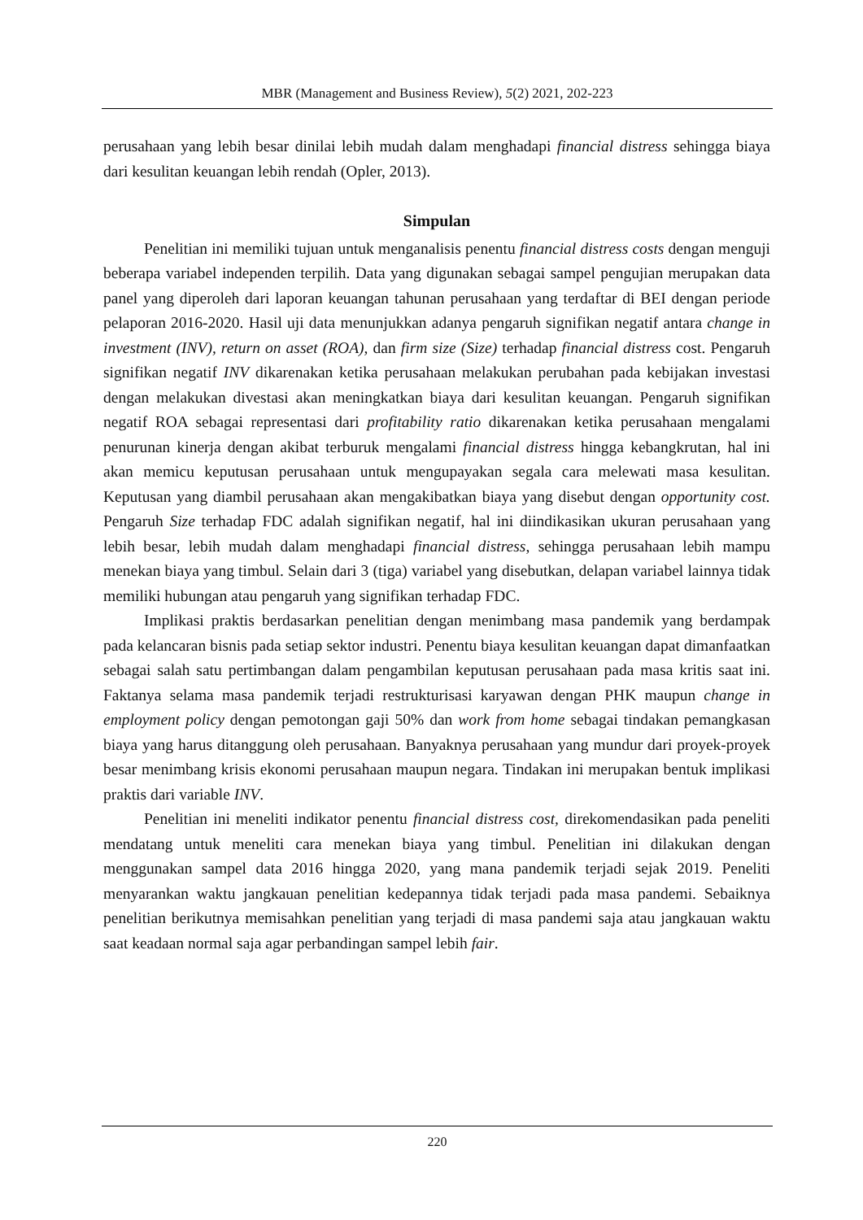MBR (Management and Business Review), 5(2) 2021, 202-223
perusahaan yang lebih besar dinilai lebih mudah dalam menghadapi financial distress sehingga biaya dari kesulitan keuangan lebih rendah (Opler, 2013).
Simpulan
Penelitian ini memiliki tujuan untuk menganalisis penentu financial distress costs dengan menguji beberapa variabel independen terpilih. Data yang digunakan sebagai sampel pengujian merupakan data panel yang diperoleh dari laporan keuangan tahunan perusahaan yang terdaftar di BEI dengan periode pelaporan 2016-2020. Hasil uji data menunjukkan adanya pengaruh signifikan negatif antara change in investment (INV), return on asset (ROA), dan firm size (Size) terhadap financial distress cost. Pengaruh signifikan negatif INV dikarenakan ketika perusahaan melakukan perubahan pada kebijakan investasi dengan melakukan divestasi akan meningkatkan biaya dari kesulitan keuangan. Pengaruh signifikan negatif ROA sebagai representasi dari profitability ratio dikarenakan ketika perusahaan mengalami penurunan kinerja dengan akibat terburuk mengalami financial distress hingga kebangkrutan, hal ini akan memicu keputusan perusahaan untuk mengupayakan segala cara melewati masa kesulitan. Keputusan yang diambil perusahaan akan mengakibatkan biaya yang disebut dengan opportunity cost. Pengaruh Size terhadap FDC adalah signifikan negatif, hal ini diindikasikan ukuran perusahaan yang lebih besar, lebih mudah dalam menghadapi financial distress, sehingga perusahaan lebih mampu menekan biaya yang timbul. Selain dari 3 (tiga) variabel yang disebutkan, delapan variabel lainnya tidak memiliki hubungan atau pengaruh yang signifikan terhadap FDC.
Implikasi praktis berdasarkan penelitian dengan menimbang masa pandemik yang berdampak pada kelancaran bisnis pada setiap sektor industri. Penentu biaya kesulitan keuangan dapat dimanfaatkan sebagai salah satu pertimbangan dalam pengambilan keputusan perusahaan pada masa kritis saat ini. Faktanya selama masa pandemik terjadi restrukturisasi karyawan dengan PHK maupun change in employment policy dengan pemotongan gaji 50% dan work from home sebagai tindakan pemangkasan biaya yang harus ditanggung oleh perusahaan. Banyaknya perusahaan yang mundur dari proyek-proyek besar menimbang krisis ekonomi perusahaan maupun negara. Tindakan ini merupakan bentuk implikasi praktis dari variable INV.
Penelitian ini meneliti indikator penentu financial distress cost, direkomendasikan pada peneliti mendatang untuk meneliti cara menekan biaya yang timbul. Penelitian ini dilakukan dengan menggunakan sampel data 2016 hingga 2020, yang mana pandemik terjadi sejak 2019. Peneliti menyarankan waktu jangkauan penelitian kedepannya tidak terjadi pada masa pandemi. Sebaiknya penelitian berikutnya memisahkan penelitian yang terjadi di masa pandemi saja atau jangkauan waktu saat keadaan normal saja agar perbandingan sampel lebih fair.
220